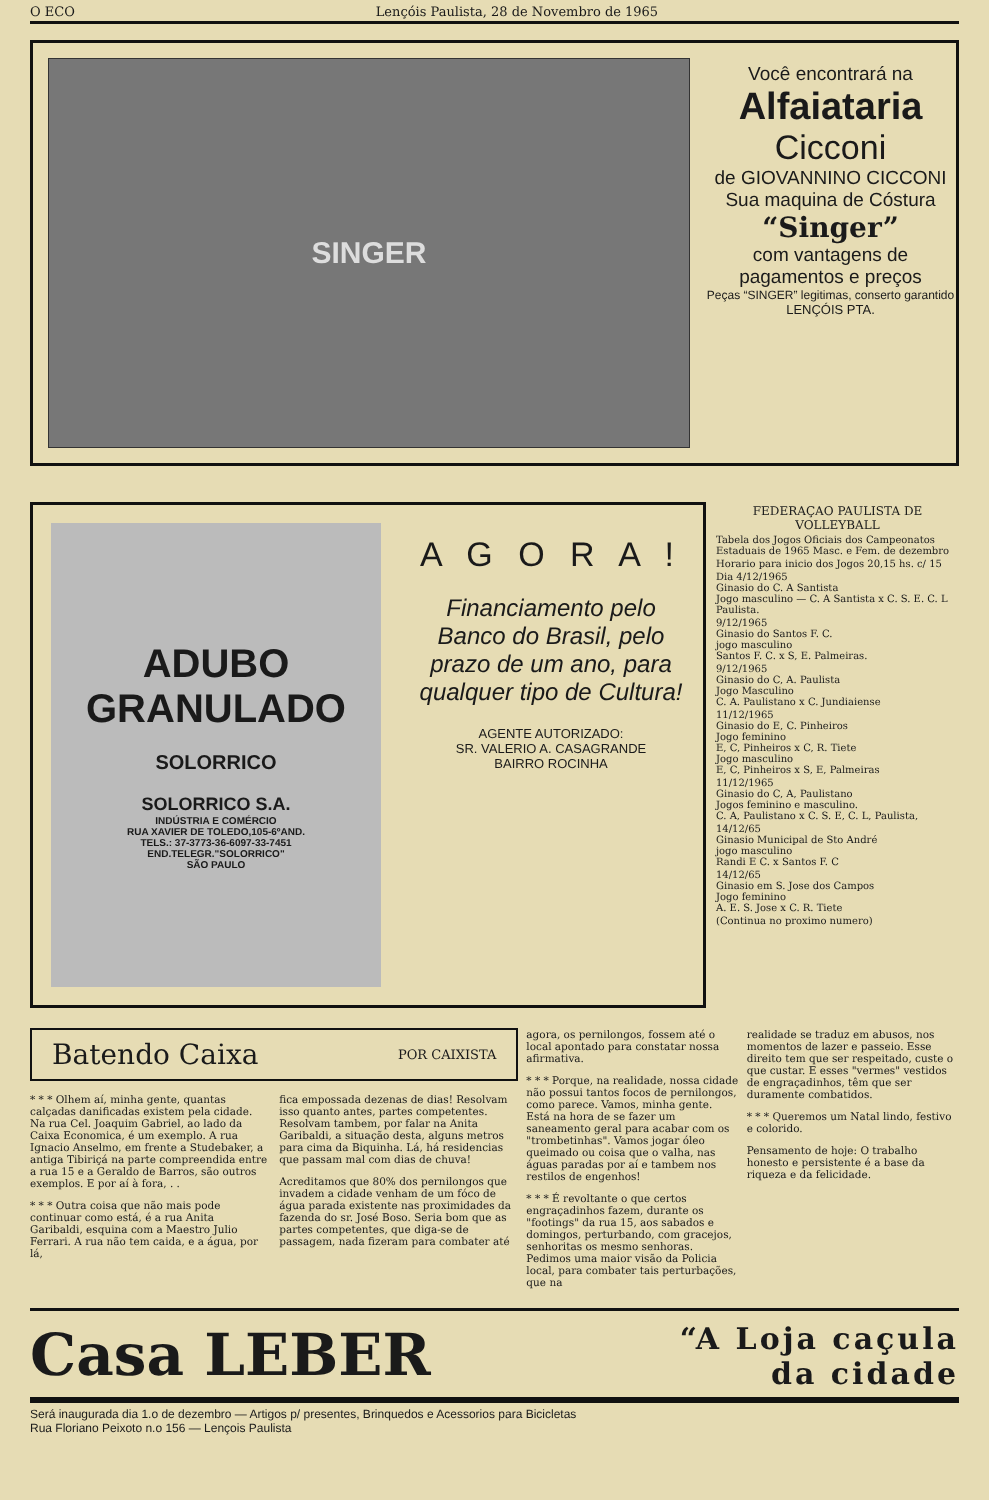O ECO Lençóis Paulista, 28 de Novembro de 1965
SINGER
Você encontrará na
Alfaiataria
Cicconi
de GIOVANNINO CICCONI
Sua maquina de Cóstura
“Singer”
com vantagens de pagamentos e preços
Peças “SINGER” legitimas, conserto garantido
LENÇÓIS PTA.
ADUBO GRANULADO
SOLORRICO
SOLORRICO S.A.
INDÚSTRIA E COMÉRCIO
RUA XAVIER DE TOLEDO,105-6ºAND.
TELS.: 37-3773-36-6097-33-7451
END.TELEGR."SOLORRICO"
SÃO PAULO
A G O R A !
Financiamento pelo Banco do Brasil, pelo prazo de um ano, para qualquer tipo de Cultura!
AGENTE AUTORIZADO:
SR. VALERIO A. CASAGRANDE
BAIRRO ROCINHA
FEDERAÇAO PAULISTA DE VOLLEYBALL
Tabela dos Jogos Oficiais dos Campeonatos Estaduais de 1965 Masc. e Fem. de dezembro
Horario para inicio dos Jogos 20,15 hs. c/ 15
Dia 4/12/1965
Ginasio do C. A Santista
Jogo masculino — C. A Santista x C. S. E. C. L Paulista.
9/12/1965
Ginasio do Santos F. C.
jogo masculino
Santos F. C. x S, E. Palmeiras.
9/12/1965
Ginasio do C, A. Paulista
Jogo Masculino
C. A. Paulistano x C. Jundiaiense
11/12/1965
Ginasio do E, C. Pinheiros
Jogo feminino
E, C, Pinheiros x C, R. Tiete
Jogo masculino
E, C, Pinheiros x S, E, Palmeiras
11/12/1965
Ginasio do C, A, Paulistano
Jogos feminino e masculino.
C. A, Paulistano x C. S. E, C. L, Paulista,
14/12/65
Ginasio Municipal de Sto André
jogo masculino
Randi E C. x Santos F. C
14/12/65
Ginasio em S. Jose dos Campos
Jogo feminino
A. E. S. Jose x C. R. Tiete
(Continua no proximo numero)
Batendo Caixa POR CAIXISTA
* * * Olhem aí, minha gente, quantas calçadas danificadas existem pela cidade. Na rua Cel. Joaquim Gabriel, ao lado da Caixa Economica, é um exemplo. A rua Ignacio Anselmo, em frente a Studebaker, a antiga Tibiriçá na parte compreendida entre a rua 15 e a Geraldo de Barros, são outros exemplos. E por aí à fora, . .
* * * Outra coisa que não mais pode continuar como está, é a rua Anita Garibaldi, esquina com a Maestro Julio Ferrari. A rua não tem caida, e a água, por lá,
fica empossada dezenas de dias! Resolvam isso quanto antes, partes competentes. Resolvam tambem, por falar na Anita Garibaldi, a situação desta, alguns metros para cima da Biquinha. Lá, há residencias que passam mal com dias de chuva!
Acreditamos que 80% dos pernilongos que invadem a cidade venham de um fóco de água parada existente nas proximidades da fazenda do sr. José Boso. Seria bom que as partes competentes, que diga-se de passagem, nada fizeram para combater até
agora, os pernilongos, fossem até o local apontado para constatar nossa afirmativa.
* * * Porque, na realidade, nossa cidade não possui tantos focos de pernilongos, como parece. Vamos, minha gente. Está na hora de se fazer um saneamento geral para acabar com os "trombetinhas". Vamos jogar óleo queimado ou coisa que o valha, nas águas paradas por aí e tambem nos restilos de engenhos!
* * * É revoltante o que certos engraçadinhos fazem, durante os "footings" da rua 15, aos sabados e domingos, perturbando, com gracejos, senhoritas os mesmo senhoras. Pedimos uma maior visão da Policia local, para combater tais perturbações, que na
realidade se traduz em abusos, nos momentos de lazer e passeio. Esse direito tem que ser respeitado, custe o que custar. E esses "vermes" vestidos de engraçadinhos, têm que ser duramente combatidos.
* * * Queremos um Natal lindo, festivo e colorido.
Pensamento de hoje: O trabalho honesto e persistente é a base da riqueza e da felicidade.
Casa LEBER
“A Loja caçula
da cidade
Será inaugurada dia 1.o de dezembro — Artigos p/ presentes, Brinquedos e Acessorios para Bicicletas
Rua Floriano Peixoto n.o 156 — Lençois Paulista